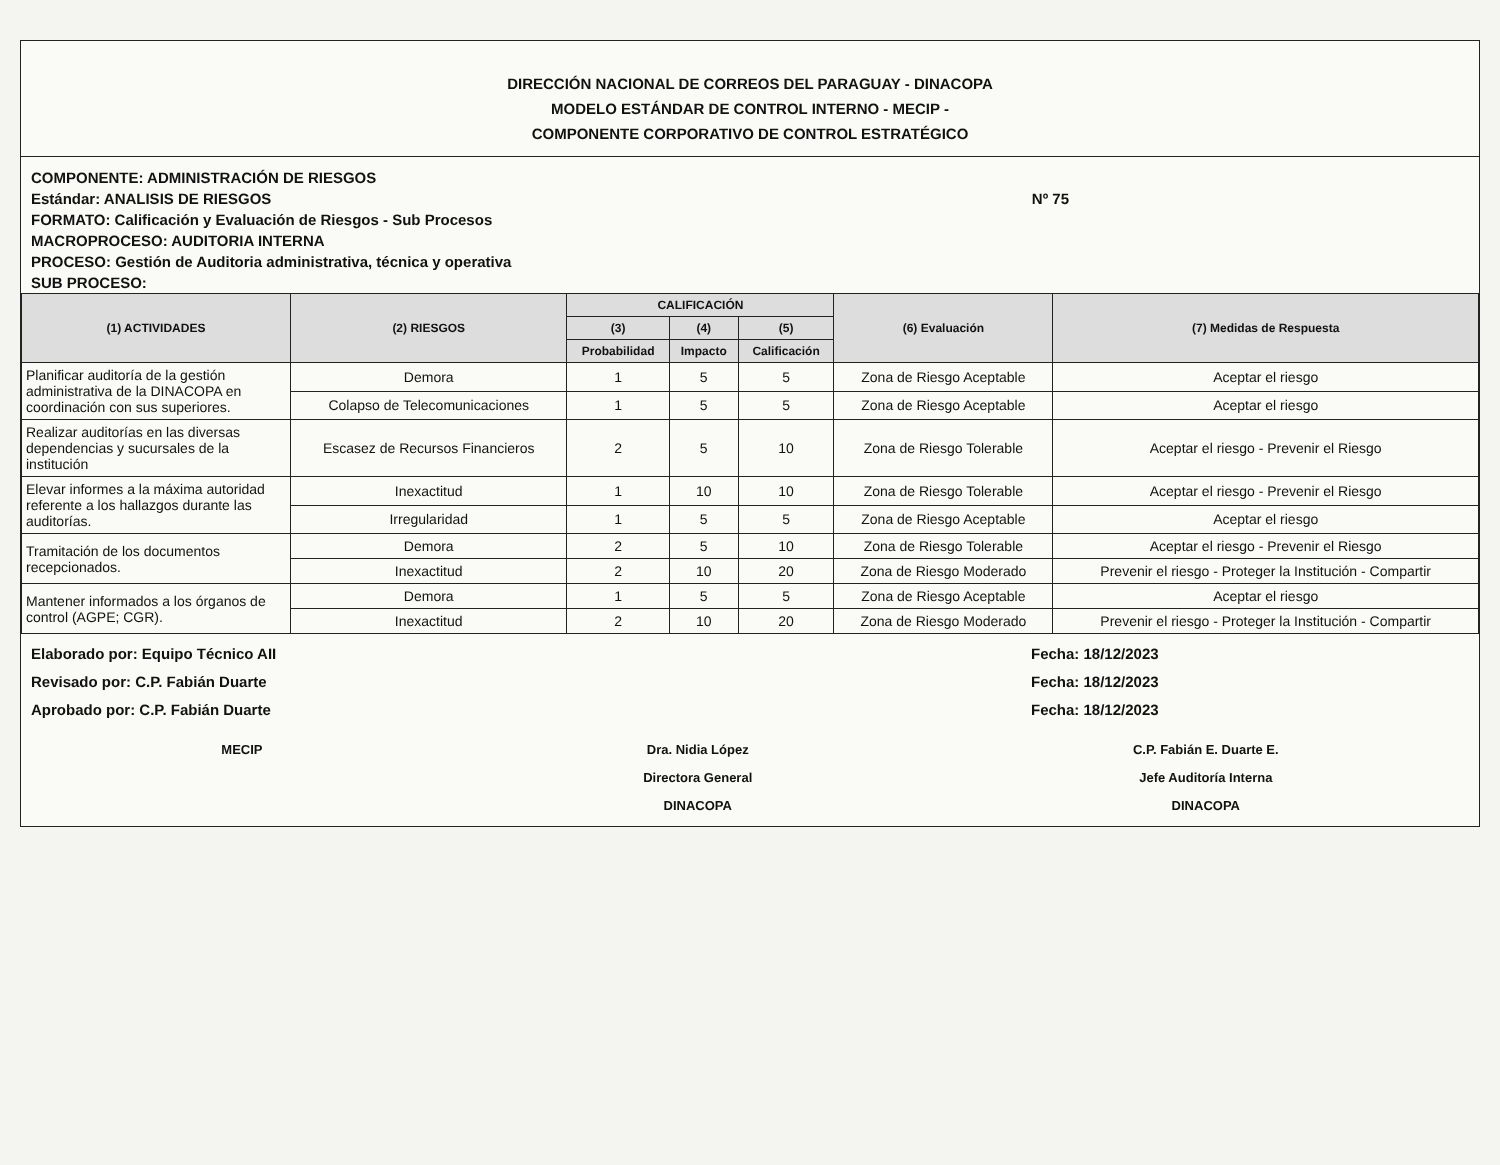DIRECCIÓN NACIONAL DE CORREOS DEL PARAGUAY - DINACOPA
MODELO ESTÁNDAR DE CONTROL INTERNO - MECIP -
COMPONENTE CORPORATIVO DE CONTROL ESTRATÉGICO
COMPONENTE: ADMINISTRACIÓN DE RIESGOS
Estándar: ANALISIS DE RIESGOS Nº 75
FORMATO: Calificación y Evaluación de Riesgos - Sub Procesos
MACROPROCESO: AUDITORIA INTERNA
PROCESO: Gestión de Auditoria administrativa, técnica y operativa
SUB PROCESO:
| (1) ACTIVIDADES | (2) RIESGOS | CALIFICACIÓN | | | (6) Evaluación | (7) Medidas de Respuesta |
| --- | --- | --- | --- | --- | --- | --- |
| | | (3) | (4) | (5) | | |
| | | Probabilidad | Impacto | Calificación | | |
| Planificar auditoría de la gestión administrativa de la DINACOPA en coordinación con sus superiores. | Demora | 1 | 5 | 5 | Zona de Riesgo Aceptable | Aceptar el riesgo |
| | Colapso de Telecomunicaciones | 1 | 5 | 5 | Zona de Riesgo Aceptable | Aceptar el riesgo |
| Realizar auditorías en las diversas dependencias y sucursales de la institución | Escasez de Recursos Financieros | 2 | 5 | 10 | Zona de Riesgo Tolerable | Aceptar el riesgo - Prevenir el Riesgo |
| Elevar informes a la máxima autoridad referente a los hallazgos durante las auditorías. | Inexactitud | 1 | 10 | 10 | Zona de Riesgo Tolerable | Aceptar el riesgo - Prevenir el Riesgo |
| | Irregularidad | 1 | 5 | 5 | Zona de Riesgo Aceptable | Aceptar el riesgo |
| Tramitación de los documentos recepcionados. | Demora | 2 | 5 | 10 | Zona de Riesgo Tolerable | Aceptar el riesgo - Prevenir el Riesgo |
| | Inexactitud | 2 | 10 | 20 | Zona de Riesgo Moderado | Prevenir el riesgo - Proteger la Institución - Compartir |
| Mantener informados a los órganos de control (AGPE; CGR). | Demora | 1 | 5 | 5 | Zona de Riesgo Aceptable | Aceptar el riesgo |
| | Inexactitud | 2 | 10 | 20 | Zona de Riesgo Moderado | Prevenir el riesgo - Proteger la Institución - Compartir |
Elaborado por: Equipo Técnico AII
Revisado por: C.P. Fabián Duarte
Aprobado por: C.P. Fabián Duarte
Fecha: 18/12/2023
Fecha: 18/12/2023
Fecha: 18/12/2023
MECIP Dra. Nidia López
Directora General
DINACOPA
C.P. Fabián E. Duarte E.
Jefe Auditoría Interna
DINACOPA